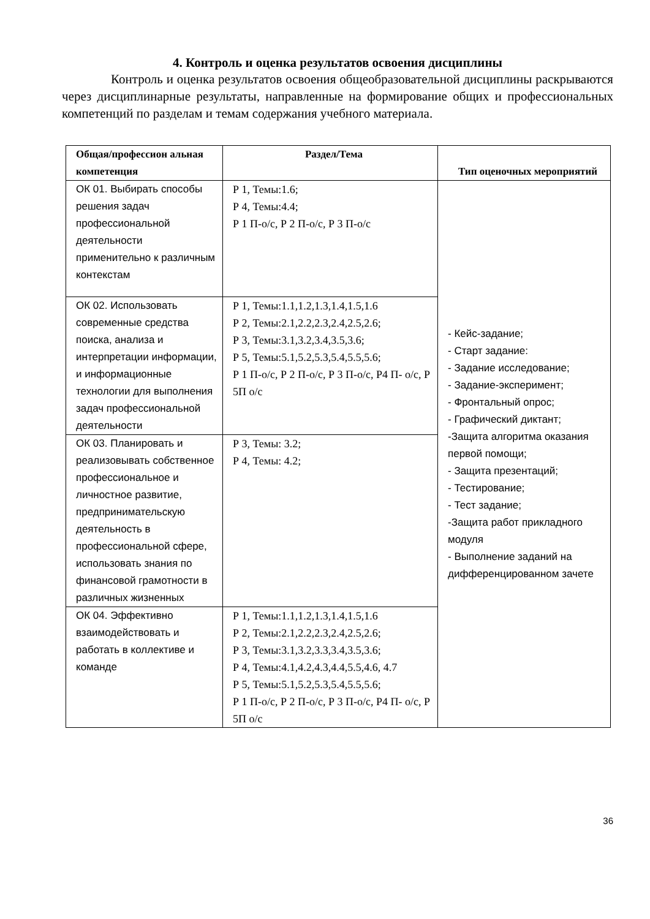4. Контроль и оценка результатов освоения дисциплины
Контроль и оценка результатов освоения общеобразовательной дисциплины раскрываются через дисциплинарные результаты, направленные на формирование общих и профессиональных компетенций по разделам и темам содержания учебного материала.
| Общая/профессион альная компетенция | Раздел/Тема | Тип оценочных мероприятий |
| --- | --- | --- |
| ОК 01. Выбирать способы решения задач профессиональной деятельности применительно к различным контекстам | Р 1, Темы:1.6; Р 4, Темы:4.4; Р 1 П-о/с, Р 2 П-о/с, Р 3 П-о/с | - Кейс-задание; - Старт задание: - Задание исследование; - Задание-эксперимент; - Фронтальный опрос; - Графический диктант; -Защита алгоритма оказания первой помощи; - Защита презентаций; - Тестирование; - Тест задание; -Защита работ прикладного модуля - Выполнение заданий на дифференцированном зачете |
| ОК 02. Использовать современные средства поиска, анализа и интерпретации информации, и информационные технологии для выполнения задач профессиональной деятельности | Р 1, Темы:1.1,1.2,1.3,1.4,1.5,1.6 Р 2, Темы:2.1,2.2,2.3,2.4,2.5,2.6; Р 3, Темы:3.1,3.2,3.4,3.5,3.6; Р 5, Темы:5.1,5.2,5.3,5.4,5.5,5.6; Р 1 П-о/с, Р 2 П-о/с, Р 3 П-о/с, Р4 П- о/с, Р 5П о/с | |
| ОК 03. Планировать и реализовывать собственное профессиональное и личностное развитие, предпринимательскую деятельность в профессиональной сфере, использовать знания по финансовой грамотности в различных жизненных | Р 3, Темы: 3.2; Р 4, Темы: 4.2; | |
| ОК 04. Эффективно взаимодействовать и работать в коллективе и команде | Р 1, Темы:1.1,1.2,1.3,1.4,1.5,1.6 Р 2, Темы:2.1,2.2,2.3,2.4,2.5,2.6; Р 3, Темы:3.1,3.2,3.3,3.4,3.5,3.6; Р 4, Темы:4.1,4.2,4.3,4.4,5.5,4.6, 4.7 Р 5, Темы:5.1,5.2,5.3,5.4,5.5,5.6; Р 1 П-о/с, Р 2 П-о/с, Р 3 П-о/с, Р4 П- о/с, Р 5П о/с | |
36